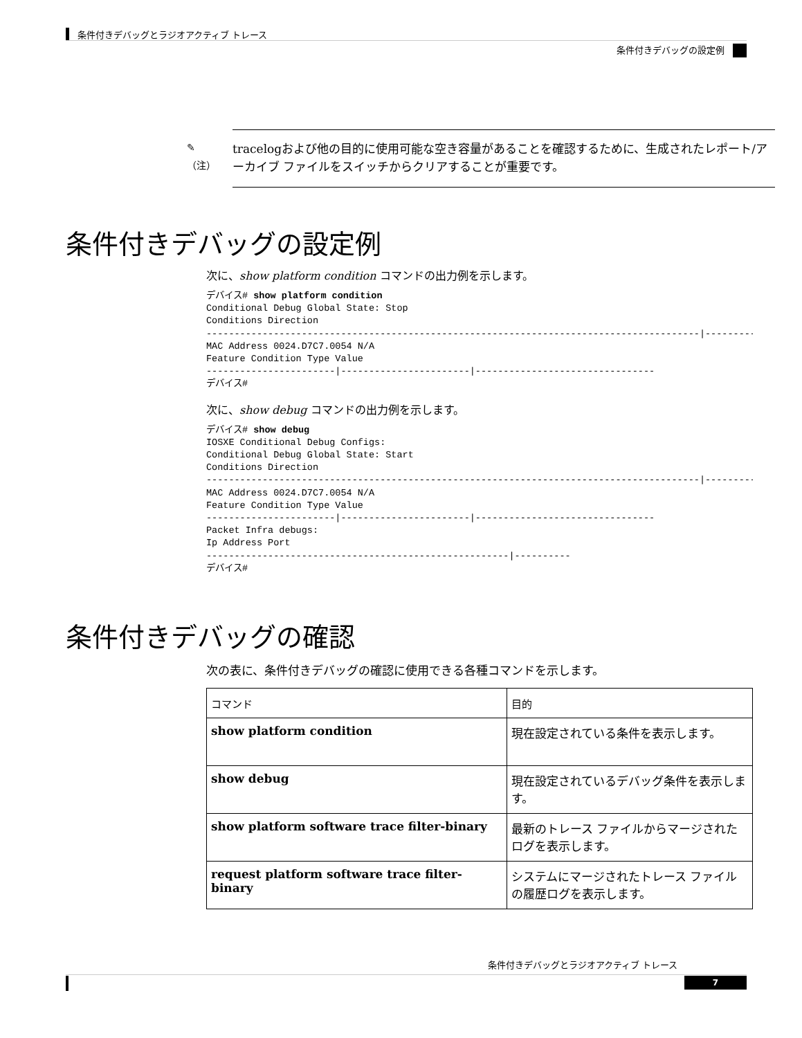条件付きデバッグとラジオアクティブ トレース
条件付きデバッグの設定例
✎
（注）
tracelogおよび他の目的に使用可能な空き容量があることを確認するために、生成されたレポート/アーカイブ ファイルをスイッチからクリアすることが重要です。
条件付きデバッグの設定例
次に、show platform condition コマンドの出力例を示します。
デバイス# show platform condition
Conditional Debug Global State: Stop
Conditions Direction
----------------------------------------------------------------------------------------|---------
MAC Address 0024.D7C7.0054 N/A
Feature Condition Type Value
-----------------------|-----------------------|--------------------------------
デバイス#
次に、show debug コマンドの出力例を示します。
デバイス# show debug
IOSXE Conditional Debug Configs:
Conditional Debug Global State: Start
Conditions Direction
----------------------------------------------------------------------------------------|---------
MAC Address 0024.D7C7.0054 N/A
Feature Condition Type Value
-----------------------|-----------------------|--------------------------------
Packet Infra debugs:
Ip Address Port
------------------------------------------------------|----------
デバイス#
条件付きデバッグの確認
次の表に、条件付きデバッグの確認に使用できる各種コマンドを示します。
| コマンド | 目的 |
| --- | --- |
| show platform condition | 現在設定されている条件を表示します。 |
| show debug | 現在設定されているデバッグ条件を表示します。 |
| show platform software trace filter-binary | 最新のトレース ファイルからマージされたログを表示します。 |
| request platform software trace filter-binary | システムにマージされたトレース ファイルの履歴ログを表示します。 |
条件付きデバッグとラジオアクティブ トレース
7